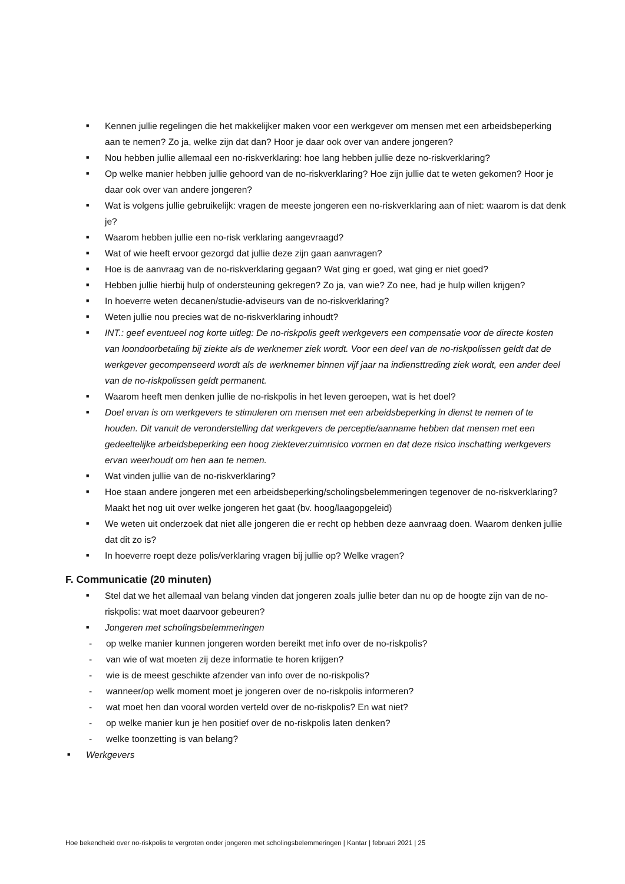■ Kennen jullie regelingen die het makkelijker maken voor een werkgever om mensen met een arbeidsbeperking aan te nemen? Zo ja, welke zijn dat dan? Hoor je daar ook over van andere jongeren?
■ Nou hebben jullie allemaal een no-riskverklaring: hoe lang hebben jullie deze no-riskverklaring?
■ Op welke manier hebben jullie gehoord van de no-riskverklaring? Hoe zijn jullie dat te weten gekomen? Hoor je daar ook over van andere jongeren?
■ Wat is volgens jullie gebruikelijk: vragen de meeste jongeren een no-riskverklaring aan of niet: waarom is dat denk je?
■ Waarom hebben jullie een no-risk verklaring aangevraagd?
■ Wat of wie heeft ervoor gezorgd dat jullie deze zijn gaan aanvragen?
■ Hoe is de aanvraag van de no-riskverklaring gegaan? Wat ging er goed, wat ging er niet goed?
■ Hebben jullie hierbij hulp of ondersteuning gekregen? Zo ja, van wie? Zo nee, had je hulp willen krijgen?
■ In hoeverre weten decanen/studie-adviseurs van de no-riskverklaring?
■ Weten jullie nou precies wat de no-riskverklaring inhoudt?
■ INT.: geef eventueel nog korte uitleg: De no-riskpolis geeft werkgevers een compensatie voor de directe kosten van loondoorbetaling bij ziekte als de werknemer ziek wordt. Voor een deel van de no-riskpolissen geldt dat de werkgever gecompenseerd wordt als de werknemer binnen vijf jaar na indiensttreding ziek wordt, een ander deel van de no-riskpolissen geldt permanent.
■ Waarom heeft men denken jullie de no-riskpolis in het leven geroepen, wat is het doel?
■ Doel ervan is om werkgevers te stimuleren om mensen met een arbeidsbeperking in dienst te nemen of te houden. Dit vanuit de veronderstelling dat werkgevers de perceptie/aanname hebben dat mensen met een gedeeltelijke arbeidsbeperking een hoog ziekteverzuimrisico vormen en dat deze risico inschatting werkgevers ervan weerhoudt om hen aan te nemen.
■ Wat vinden jullie van de no-riskverklaring?
■ Hoe staan andere jongeren met een arbeidsbeperking/scholingsbelemmeringen tegenover de no-riskverklaring? Maakt het nog uit over welke jongeren het gaat (bv. hoog/laagopgeleid)
■ We weten uit onderzoek dat niet alle jongeren die er recht op hebben deze aanvraag doen. Waarom denken jullie dat dit zo is?
■ In hoeverre roept deze polis/verklaring vragen bij jullie op? Welke vragen?
F. Communicatie (20 minuten)
■ Stel dat we het allemaal van belang vinden dat jongeren zoals jullie beter dan nu op de hoogte zijn van de no-riskpolis: wat moet daarvoor gebeuren?
■ Jongeren met scholingsbelemmeringen
- op welke manier kunnen jongeren worden bereikt met info over de no-riskpolis?
- van wie of wat moeten zij deze informatie te horen krijgen?
- wie is de meest geschikte afzender van info over de no-riskpolis?
- wanneer/op welk moment moet je jongeren over de no-riskpolis informeren?
- wat moet hen dan vooral worden verteld over de no-riskpolis? En wat niet?
- op welke manier kun je hen positief over de no-riskpolis laten denken?
- welke toonzetting is van belang?
■ Werkgevers
Hoe bekendheid over no-riskpolis te vergroten onder jongeren met scholingsbelemmeringen | Kantar | februari 2021 | 25